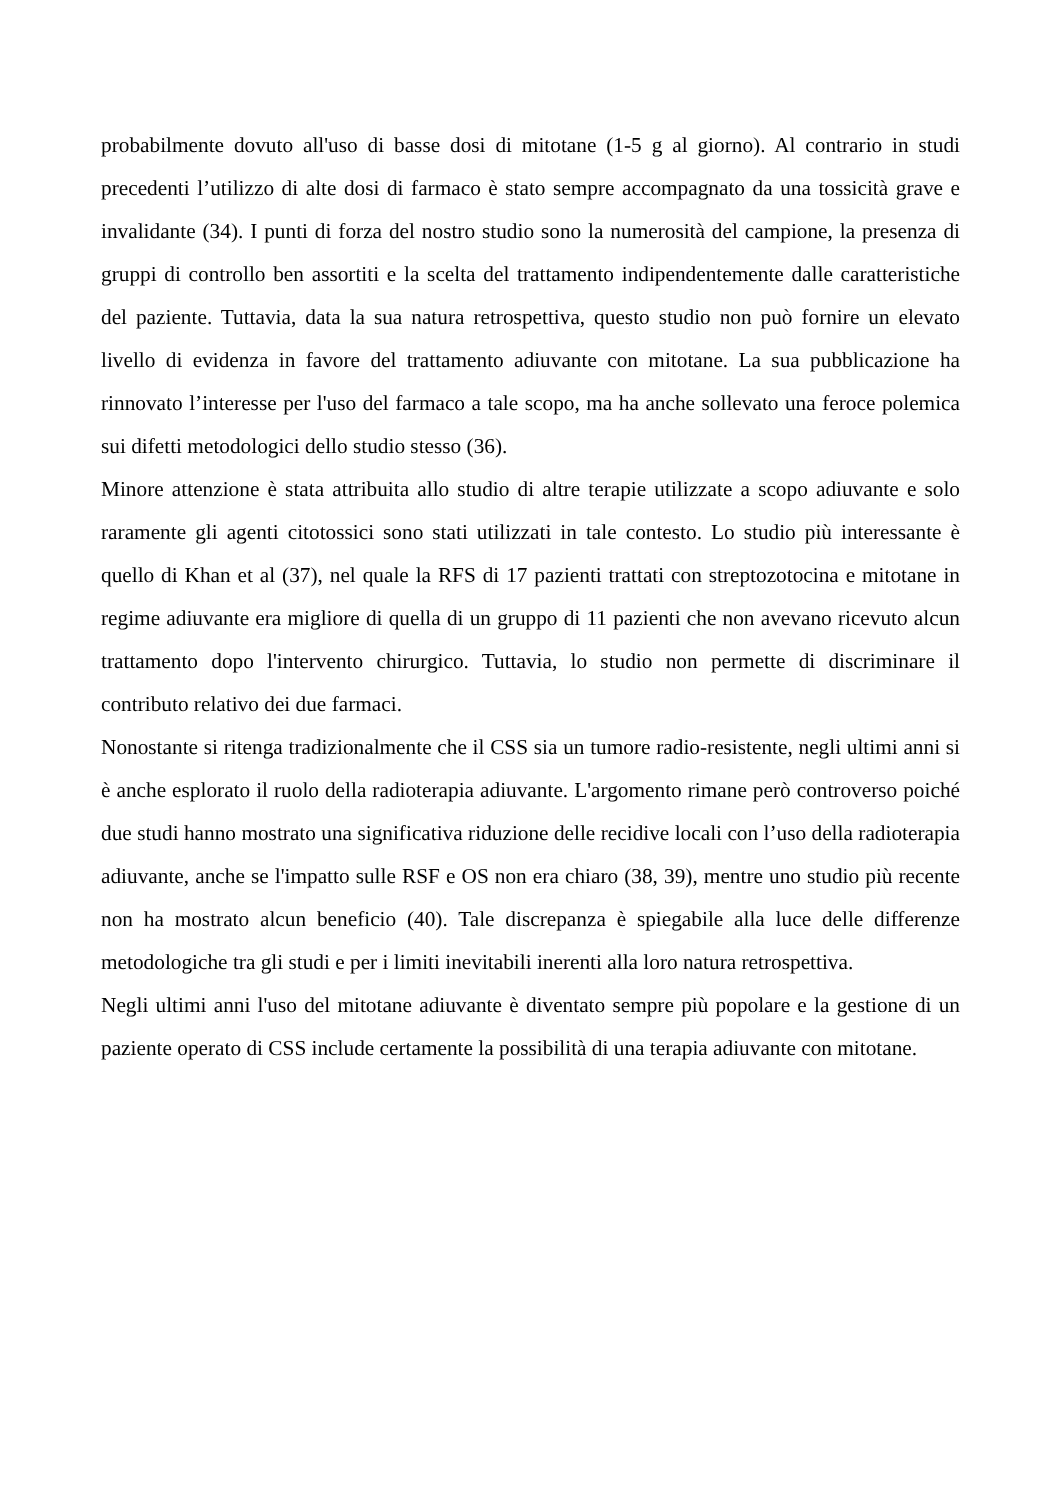probabilmente dovuto all'uso di basse dosi di mitotane (1-5 g al giorno). Al contrario in studi precedenti l’utilizzo di alte dosi di farmaco è stato sempre accompagnato da una tossicità grave e invalidante (34). I punti di forza del nostro studio sono la numerosità del campione, la presenza di gruppi di controllo ben assortiti e la scelta del trattamento indipendentemente dalle caratteristiche del paziente. Tuttavia, data la sua natura retrospettiva, questo studio non può fornire un elevato livello di evidenza in favore del trattamento adiuvante con mitotane. La sua pubblicazione ha rinnovato l’interesse per l'uso del farmaco a tale scopo, ma ha anche sollevato una feroce polemica sui difetti metodologici dello studio stesso (36).
Minore attenzione è stata attribuita allo studio di altre terapie utilizzate a scopo adiuvante e solo raramente gli agenti citotossici sono stati utilizzati in tale contesto. Lo studio più interessante è quello di Khan et al (37), nel quale la RFS di 17 pazienti trattati con streptozotocina e mitotane in regime adiuvante era migliore di quella di un gruppo di 11 pazienti che non avevano ricevuto alcun trattamento dopo l'intervento chirurgico. Tuttavia, lo studio non permette di discriminare il contributo relativo dei due farmaci.
Nonostante si ritenga tradizionalmente che il CSS sia un tumore radio-resistente, negli ultimi anni si è anche esplorato il ruolo della radioterapia adiuvante. L'argomento rimane però controverso poiché due studi hanno mostrato una significativa riduzione delle recidive locali con l’uso della radioterapia adiuvante, anche se l'impatto sulle RSF e OS non era chiaro (38, 39), mentre uno studio più recente non ha mostrato alcun beneficio (40). Tale discrepanza è spiegabile alla luce delle differenze metodologiche tra gli studi e per i limiti inevitabili inerenti alla loro natura retrospettiva.
Negli ultimi anni l'uso del mitotane adiuvante è diventato sempre più popolare e la gestione di un paziente operato di CSS include certamente la possibilità di una terapia adiuvante con mitotane.